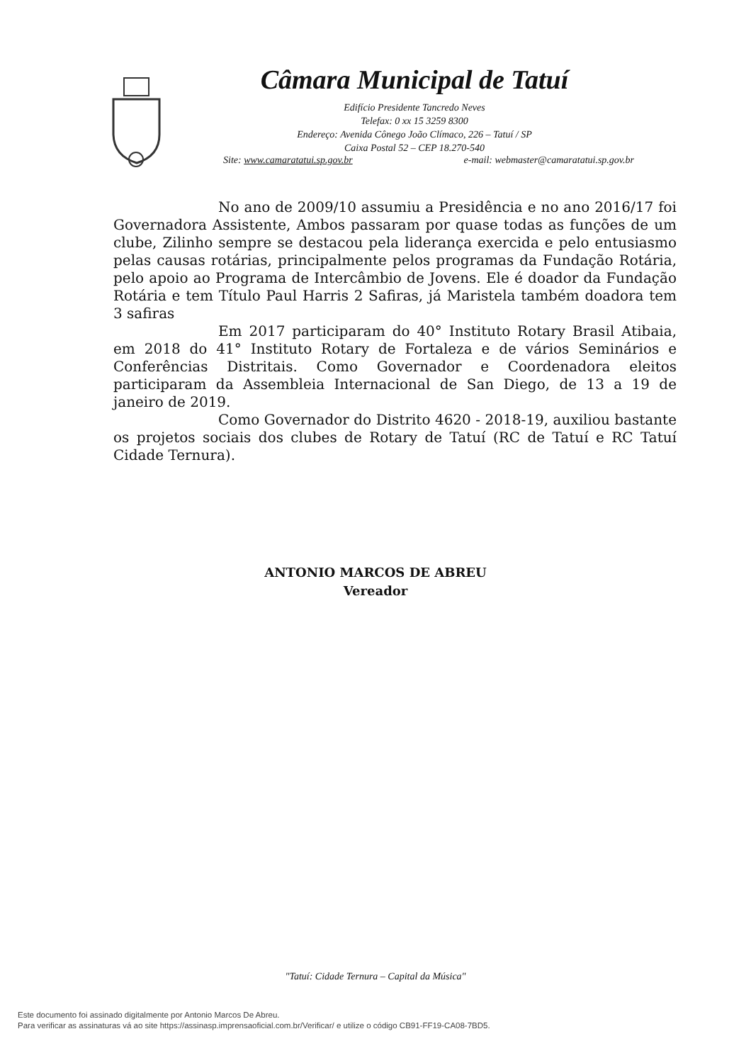Câmara Municipal de Tatuí
Edifício Presidente Tancredo Neves
Telefax: 0 xx 15 3259 8300
Endereço: Avenida Cônego João Clímaco, 226 – Tatuí / SP
Caixa Postal 52 – CEP 18.270-540
Site: www.camaratatui.sp.gov.br e-mail: webmaster@camaratatui.sp.gov.br
No ano de 2009/10 assumiu a Presidência e no ano 2016/17 foi Governadora Assistente, Ambos passaram por quase todas as funções de um clube, Zilinho sempre se destacou pela liderança exercida e pelo entusiasmo pelas causas rotárias, principalmente pelos programas da Fundação Rotária, pelo apoio ao Programa de Intercâmbio de Jovens. Ele é doador da Fundação Rotária e tem Título Paul Harris 2 Safiras, já Maristela também doadora tem 3 safiras
Em 2017 participaram do 40° Instituto Rotary Brasil Atibaia, em 2018 do 41° Instituto Rotary de Fortaleza e de vários Seminários e Conferências Distritais. Como Governador e Coordenadora eleitos participaram da Assembleia Internacional de San Diego, de 13 a 19 de janeiro de 2019.
Como Governador do Distrito 4620 - 2018-19, auxiliou bastante os projetos sociais dos clubes de Rotary de Tatuí (RC de Tatuí e RC Tatuí Cidade Ternura).
ANTONIO MARCOS DE ABREU
Vereador
"Tatuí: Cidade Ternura – Capital da Música"
Este documento foi assinado digitalmente por Antonio Marcos De Abreu.
Para verificar as assinaturas vá ao site https://assinasp.imprensaoficial.com.br/Verificar/ e utilize o código CB91-FF19-CA08-7BD5.